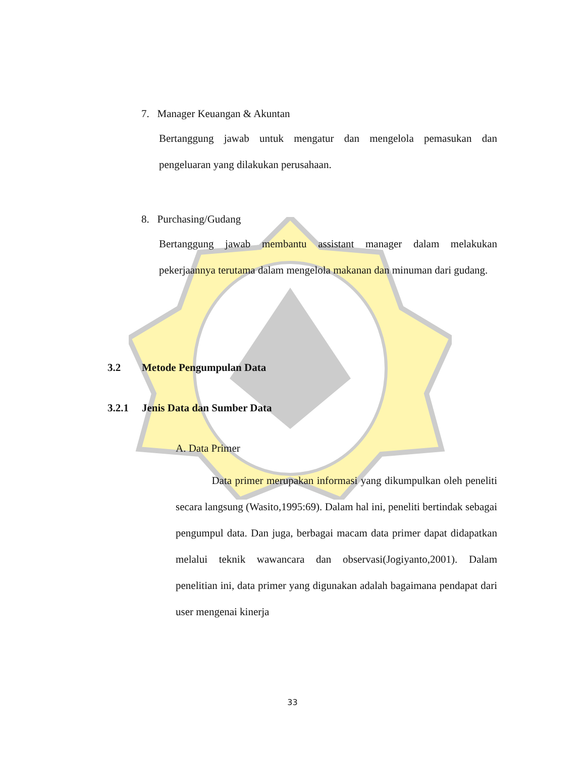7. Manager Keuangan & Akuntan
Bertanggung jawab untuk mengatur dan mengelola pemasukan dan pengeluaran yang dilakukan perusahaan.
8. Purchasing/Gudang
Bertanggung jawab membantu assistant manager dalam melakukan pekerjaannya terutama dalam mengelola makanan dan minuman dari gudang.
3.2 Metode Pengumpulan Data
3.2.1 Jenis Data dan Sumber Data
A. Data Primer
Data primer merupakan informasi yang dikumpulkan oleh peneliti secara langsung (Wasito,1995:69). Dalam hal ini, peneliti bertindak sebagai pengumpul data. Dan juga, berbagai macam data primer dapat didapatkan melalui teknik wawancara dan observasi(Jogiyanto,2001). Dalam penelitian ini, data primer yang digunakan adalah bagaimana pendapat dari user mengenai kinerja
33